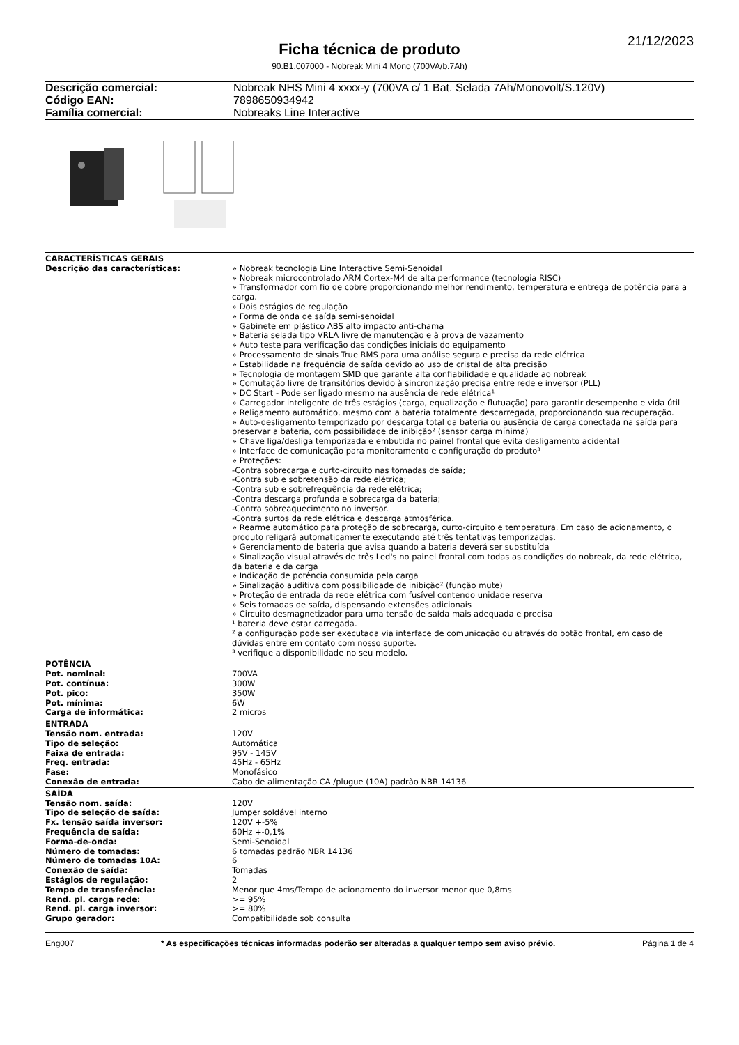21/12/2023
Ficha técnica de produto
90.B1.007000 - Nobreak Mini 4 Mono (700VA/b.7Ah)
| Descrição comercial: | Nobreak NHS Mini 4 xxxx-y (700VA c/ 1 Bat. Selada 7Ah/Monovolt/S.120V) |
| Código EAN: | 7898650934942 |
| Família comercial: | Nobreaks Line Interactive |
| CARACTERÍSTICAS GERAIS | |
| --- | --- |
| Descrição das características: | » Nobreak tecnologia Line Interactive Semi-Senoidal » Nobreak microcontrolado ARM Cortex-M4 de alta performance (tecnologia RISC) » Transformador com fio de cobre proporcionando melhor rendimento, temperatura e entrega de potência para a carga. » Dois estágios de regulação » Forma de onda de saída semi-senoidal » Gabinete em plástico ABS alto impacto anti-chama » Bateria selada tipo VRLA livre de manutenção e à prova de vazamento » Auto teste para verificação das condições iniciais do equipamento » Processamento de sinais True RMS para uma análise segura e precisa da rede elétrica » Estabilidade na frequência de saída devido ao uso de cristal de alta precisão » Tecnologia de montagem SMD que garante alta confiabilidade e qualidade ao nobreak » Comutação livre de transitórios devido à sincronização precisa entre rede e inversor (PLL) » DC Start - Pode ser ligado mesmo na ausência de rede elétrica¹ » Carregador inteligente de três estágios (carga, equalização e flutuação) para garantir desempenho e vida útil » Religamento automático, mesmo com a bateria totalmente descarregada, proporcionando sua recuperação. » Auto-desligamento temporizado por descarga total da bateria ou ausência de carga conectada na saída para preservar a bateria, com possibilidade de inibição² (sensor carga mínima) » Chave liga/desliga temporizada e embutida no painel frontal que evita desligamento acidental » Interface de comunicação para monitoramento e configuração do produto³ » Proteções: -Contra sobrecarga e curto-circuito nas tomadas de saída; -Contra sub e sobretensão da rede elétrica; -Contra sub e sobrefrequência da rede elétrica; -Contra descarga profunda e sobrecarga da bateria; -Contra sobreaquecimento no inversor. -Contra surtos da rede elétrica e descarga atmosférica. » Rearme automático para proteção de sobrecarga, curto-circuito e temperatura. Em caso de acionamento, o produto religará automaticamente executando até três tentativas temporizadas. » Gerenciamento de bateria que avisa quando a bateria deverá ser substituída » Sinalização visual através de três Led's no painel frontal com todas as condições do nobreak, da rede elétrica, da bateria e da carga » Indicação de potência consumida pela carga » Sinalização auditiva com possibilidade de inibição² (função mute) » Proteção de entrada da rede elétrica com fusível contendo unidade reserva » Seis tomadas de saída, dispensando extensões adicionais » Circuito desmagnetizador para uma tensão de saída mais adequada e precisa ¹ bateria deve estar carregada. ² a configuração pode ser executada via interface de comunicação ou através do botão frontal, em caso de dúvidas entre em contato com nosso suporte. ³ verifique a disponibilidade no seu modelo. |
| POTÊNCIA | |
| Pot. nominal: | 700VA |
| Pot. contínua: | 300W |
| Pot. pico: | 350W |
| Pot. mínima: | 6W |
| Carga de informática: | 2 micros |
| ENTRADA | |
| Tensão nom. entrada: | 120V |
| Tipo de seleção: | Automática |
| Faixa de entrada: | 95V - 145V |
| Freq. entrada: | 45Hz - 65Hz |
| Fase: | Monofásico |
| Conexão de entrada: | Cabo de alimentação CA /plugue (10A) padrão NBR 14136 |
| SAÍDA | |
| Tensão nom. saída: | 120V |
| Tipo de seleção de saída: | Jumper soldável interno |
| Fx. tensão saída inversor: | 120V +-5% |
| Frequência de saída: | 60Hz +-0,1% |
| Forma-de-onda: | Semi-Senoidal |
| Número de tomadas: | 6 tomadas padrão NBR 14136 |
| Número de tomadas 10A: | 6 |
| Conexão de saída: | Tomadas |
| Estágios de regulação: | 2 |
| Tempo de transferência: | Menor que 4ms/Tempo de acionamento do inversor menor que 0,8ms |
| Rend. pl. carga rede: | >= 95% |
| Rend. pl. carga inversor: | >= 80% |
| Grupo gerador: | Compatibilidade sob consulta |
Eng007 * As especificações técnicas informadas poderão ser alteradas a qualquer tempo sem aviso prévio. Página 1 de 4